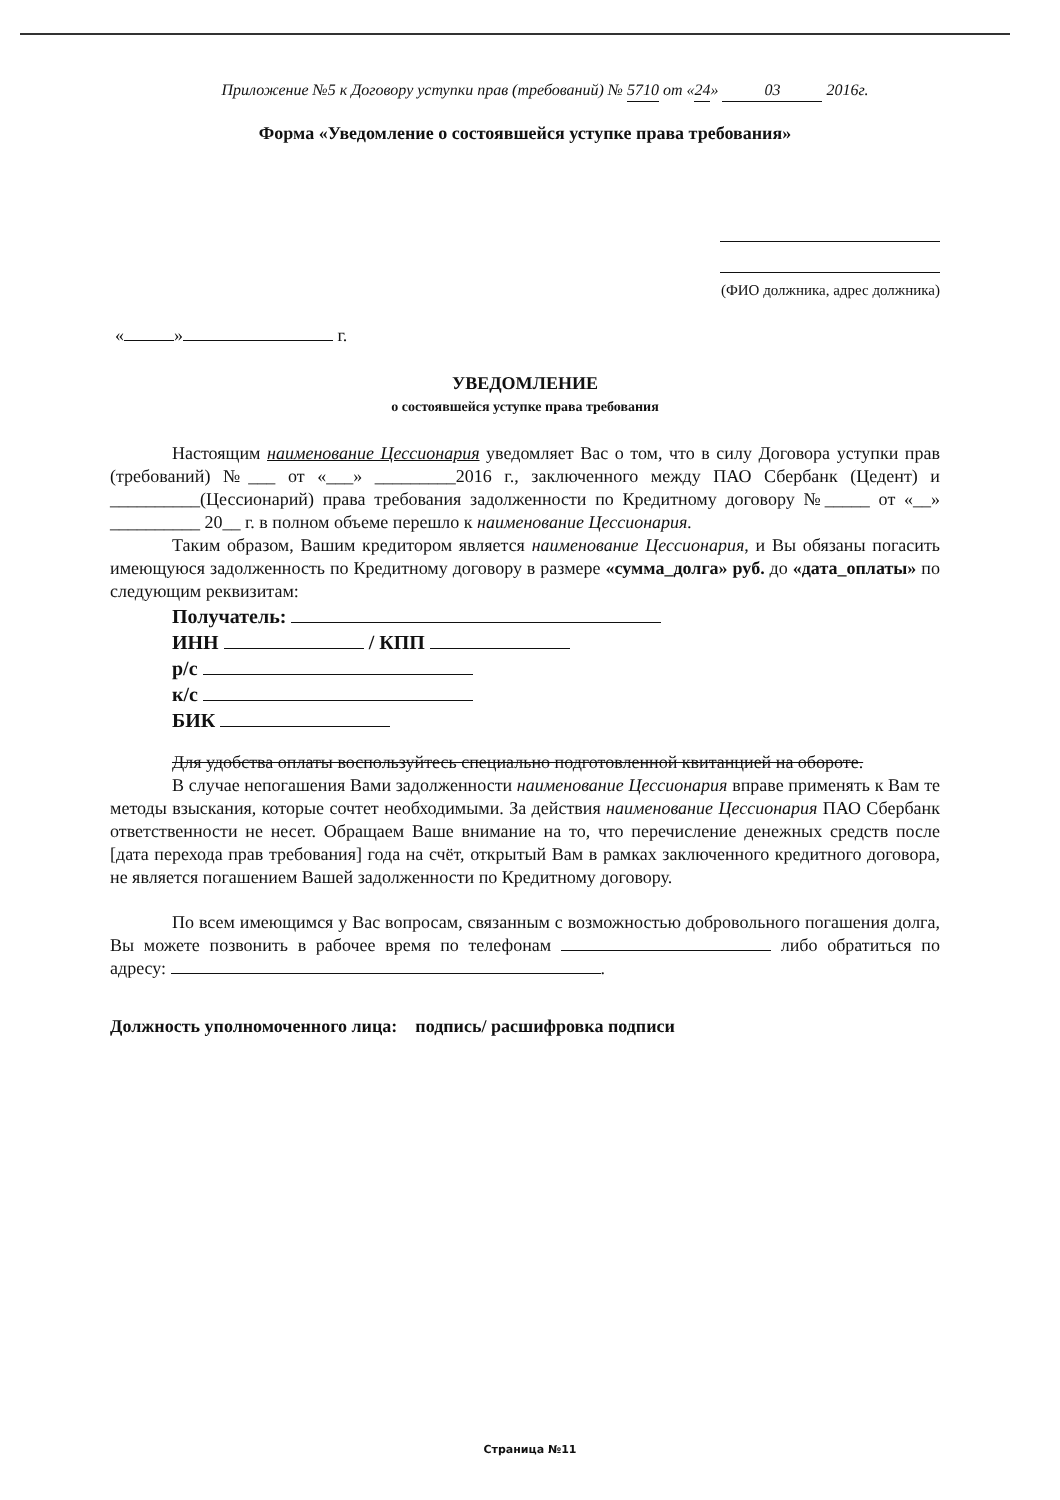Приложение №5 к Договору уступки прав (требований) № 5710 от «24» 03 2016г.
Форма «Уведомление о состоявшейся уступке права требования»
(ФИО должника, адрес должника)
« » г.
УВЕДОМЛЕНИЕ
о состоявшейся уступке права требования
Настоящим наименование Цессионария уведомляет Вас о том, что в силу Договора уступки прав (требований) №___ от «___» _________2016 г., заключенного между ПАО Сбербанк (Цедент) и __________(Цессионарий) права требования задолженности по Кредитному договору №_____ от «__» __________ 20__ г. в полном объеме перешло к наименование Цессионария.
Таким образом, Вашим кредитором является наименование Цессионария, и Вы обязаны погасить имеющуюся задолженность по Кредитному договору в размере «сумма_долга» руб. до «дата_оплаты» по следующим реквизитам:
Получатель:
ИНН / КПП
р/с
к/с
БИК
Для удобства оплаты воспользуйтесь специально подготовленной квитанцией на обороте.
В случае непогашения Вами задолженности наименование Цессионария вправе применять к Вам те методы взыскания, которые сочтет необходимыми. За действия наименование Цессионария ПАО Сбербанк ответственности не несет. Обращаем Ваше внимание на то, что перечисление денежных средств после [дата перехода прав требования] года на счёт, открытый Вам в рамках заключенного кредитного договора, не является погашением Вашей задолженности по Кредитному договору.
По всем имеющимся у Вас вопросам, связанным с возможностью добровольного погашения долга, Вы можете позвонить в рабочее время по телефонам либо обратиться по адресу: .
Должность уполномоченного лица: подпись/ расшифровка подписи
Страница №11